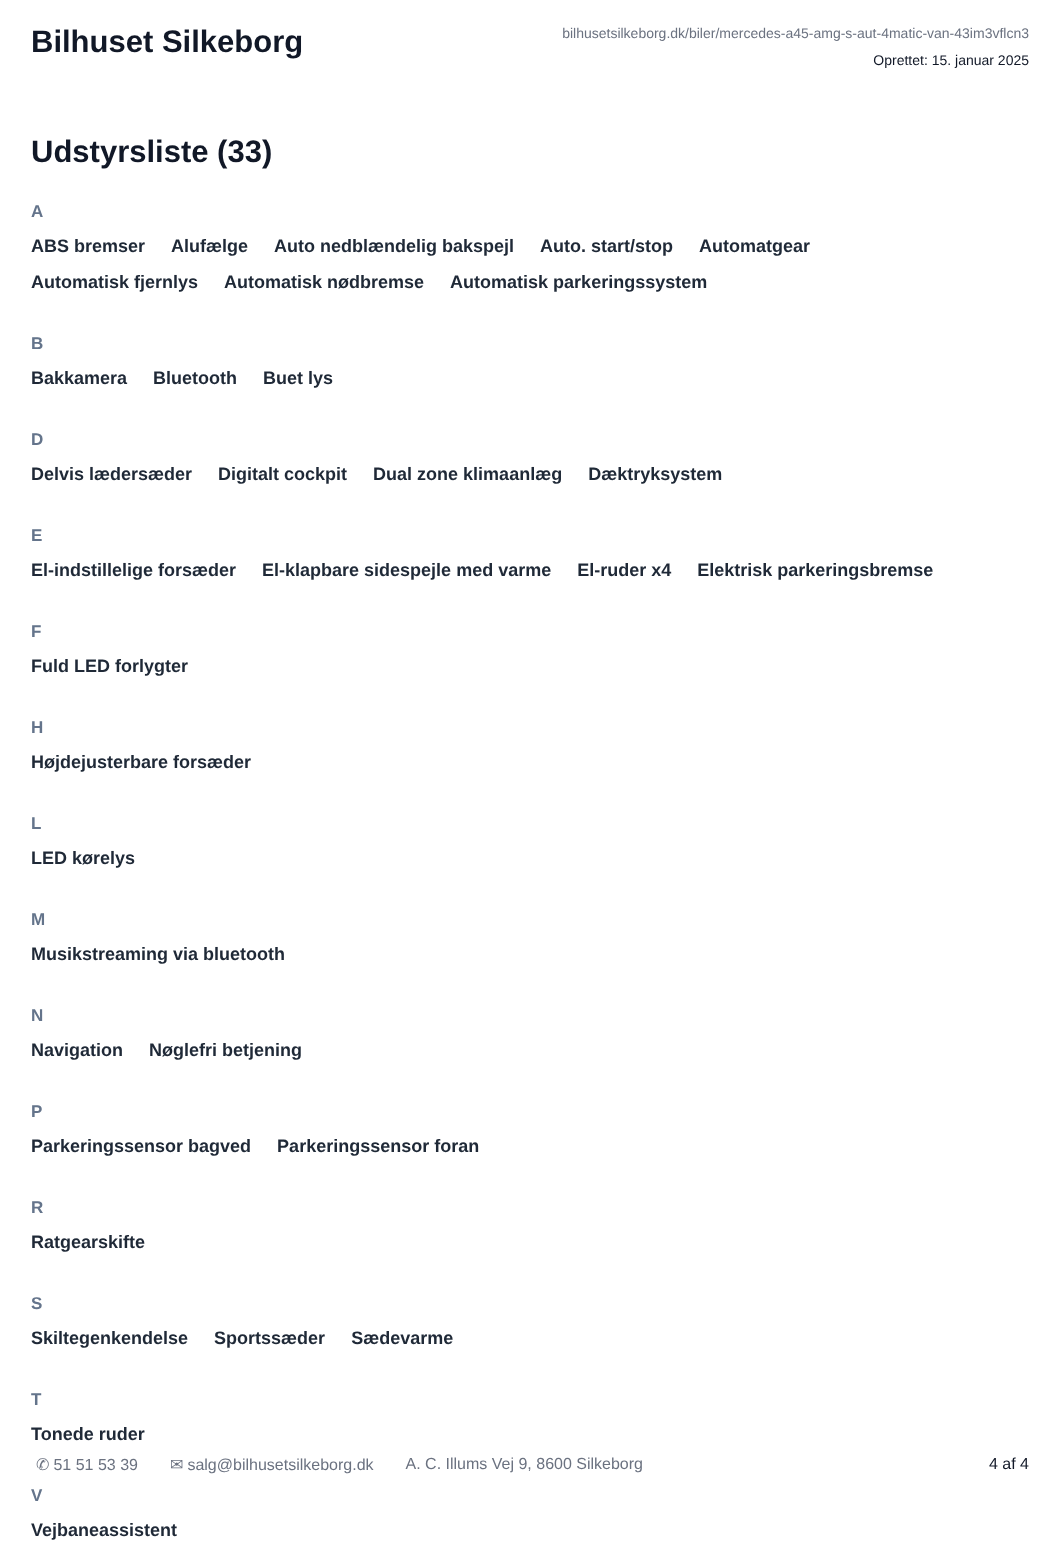Bilhuset Silkeborg
bilhusetsilkeborg.dk/biler/mercedes-a45-amg-s-aut-4matic-van-43im3vflcn3
Oprettet: 15. januar 2025
Udstyrsliste (33)
A
ABS bremser Alufælge Auto nedblændelig bakspejl Auto. start/stop Automatgear Automatisk fjernlys Automatisk nødbremse Automatisk parkeringssystem
B
Bakkamera Bluetooth Buet lys
D
Delvis lædersæder Digitalt cockpit Dual zone klimaanlæg Dæktryksystem
E
El-indstillelige forsæder El-klapbare sidespejle med varme El-ruder x4 Elektrisk parkeringsbremse
F
Fuld LED forlygter
H
Højdejusterbare forsæder
L
LED kørelys
M
Musikstreaming via bluetooth
N
Navigation Nøglefri betjening
P
Parkeringssensor bagved Parkeringssensor foran
R
Ratgearskifte
S
Skiltegenkendelse Sportssæder Sædevarme
T
Tonede ruder
V
Vejbaneassistent
✆ 51 51 53 39 ✉ salg@bilhusetsilkeborg.dk A. C. Illums Vej 9, 8600 Silkeborg 4 af 4